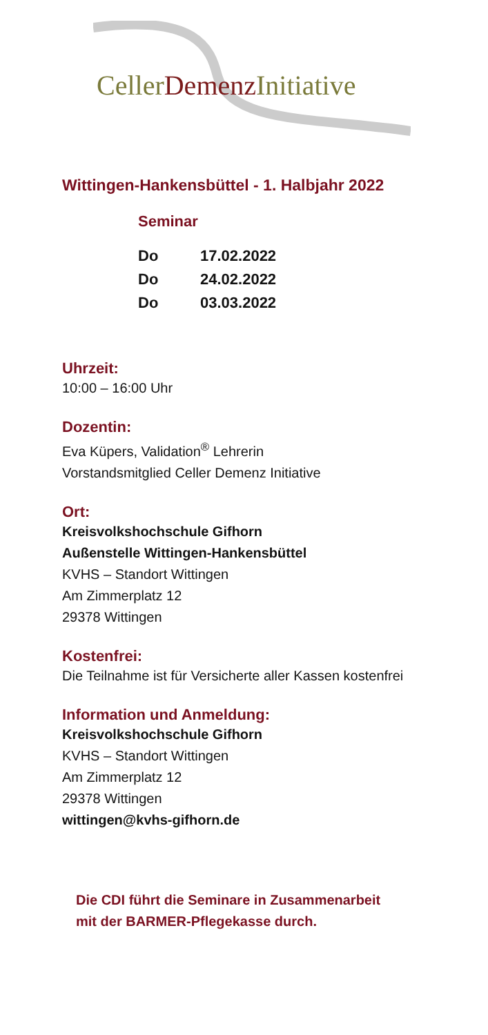CellerDemenz Initiative
Wittingen-Hankensbüttel - 1. Halbjahr 2022
Seminar
Do 17.02.2022
Do 24.02.2022
Do 03.03.2022
Uhrzeit:
10:00 – 16:00 Uhr
Dozentin:
Eva Küpers, Validation<sup>®</sup> Lehrerin
Vorstandsmitglied Celler Demenz Initiative
Ort:
Kreisvolkshochschule Gifhorn
Außenstelle Wittingen-Hankensbüttel
KVHS – Standort Wittingen
Am Zimmerplatz 12
29378 Wittingen
Kostenfrei:
Die Teilnahme ist für Versicherte aller Kassen kostenfrei
Information und Anmeldung:
Kreisvolkshochschule Gifhorn
KVHS – Standort Wittingen
Am Zimmerplatz 12
29378 Wittingen
wittingen@kvhs-gifhorn.de
Die CDI führt die Seminare in Zusammenarbeit
mit der BARMER-Pflegekasse durch.